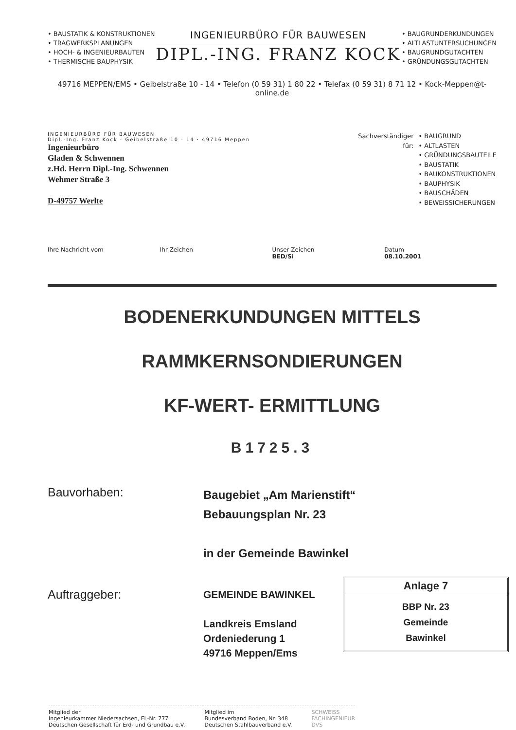• BAUSTATIK & KONSTRUKTIONEN
• TRAGWERKSPLANUNGEN
• HOCH- & INGENIEURBAUTEN
• THERMISCHE BAUPHYSIK
INGENIEURBÜRO FÜR BAUWESEN
DIPL.-ING. FRANZ KOCK
• BAUGRUNDERKUNDUNGEN
• ALTLASTUNTERSUCHUNGEN
• BAUGRUNDGUTACHTEN
• GRÜNDUNGSGUTACHTEN
49716 MEPPEN/EMS • Geibelstraße 10 - 14 • Telefon (0 59 31) 1 80 22 • Telefax (0 59 31) 8 71 12 • Kock-Meppen@t-online.de
INGENIEURBÜRO FÜR BAUWESEN
Dipl.-Ing. Franz Kock · Geibelstraße 10 - 14 · 49716 Meppen
Ingenieurbüro
Gladen & Schwennen
z.Hd. Herrn Dipl.-Ing. Schwennen
Wehmer Straße 3
D-49757 Werlte
Sachverständiger
für:
• BAUGRUND
• ALTLASTEN
• GRÜNDUNGSBAUTEILE
• BAUSTATIK
• BAUKONSTRUKTIONEN
• BAUPHYSIK
• BAUSCHÄDEN
• BEWEISSICHERUNGEN
Ihre Nachricht vom Ihr Zeichen Unser Zeichen
BED/Si
Datum
08.10.2001
BODENERKUNDUNGEN MITTELS
RAMMKERNSONDIERUNGEN
KF-WERT- ERMITTLUNG
B1725.3
Bauvorhaben:
Baugebiet „Am Marienstift“
Bebauungsplan Nr. 23
in der Gemeinde Bawinkel
Auftraggeber:
GEMEINDE BAWINKEL
Landkreis Emsland
Ordeniederung 1
49716 Meppen/Ems
Anlage 7
BBP Nr. 23
Gemeinde
Bawinkel
Mitglied der
Ingenieurkammer Niedersachsen, EL-Nr. 777
Deutschen Gesellschaft für Erd- und Grundbau e.V.
Mitglied im
Bundesverband Boden, Nr. 348
Deutschen Stahlbauverband e.V.
SCHWEISS
FACHINGENIEUR
DVS